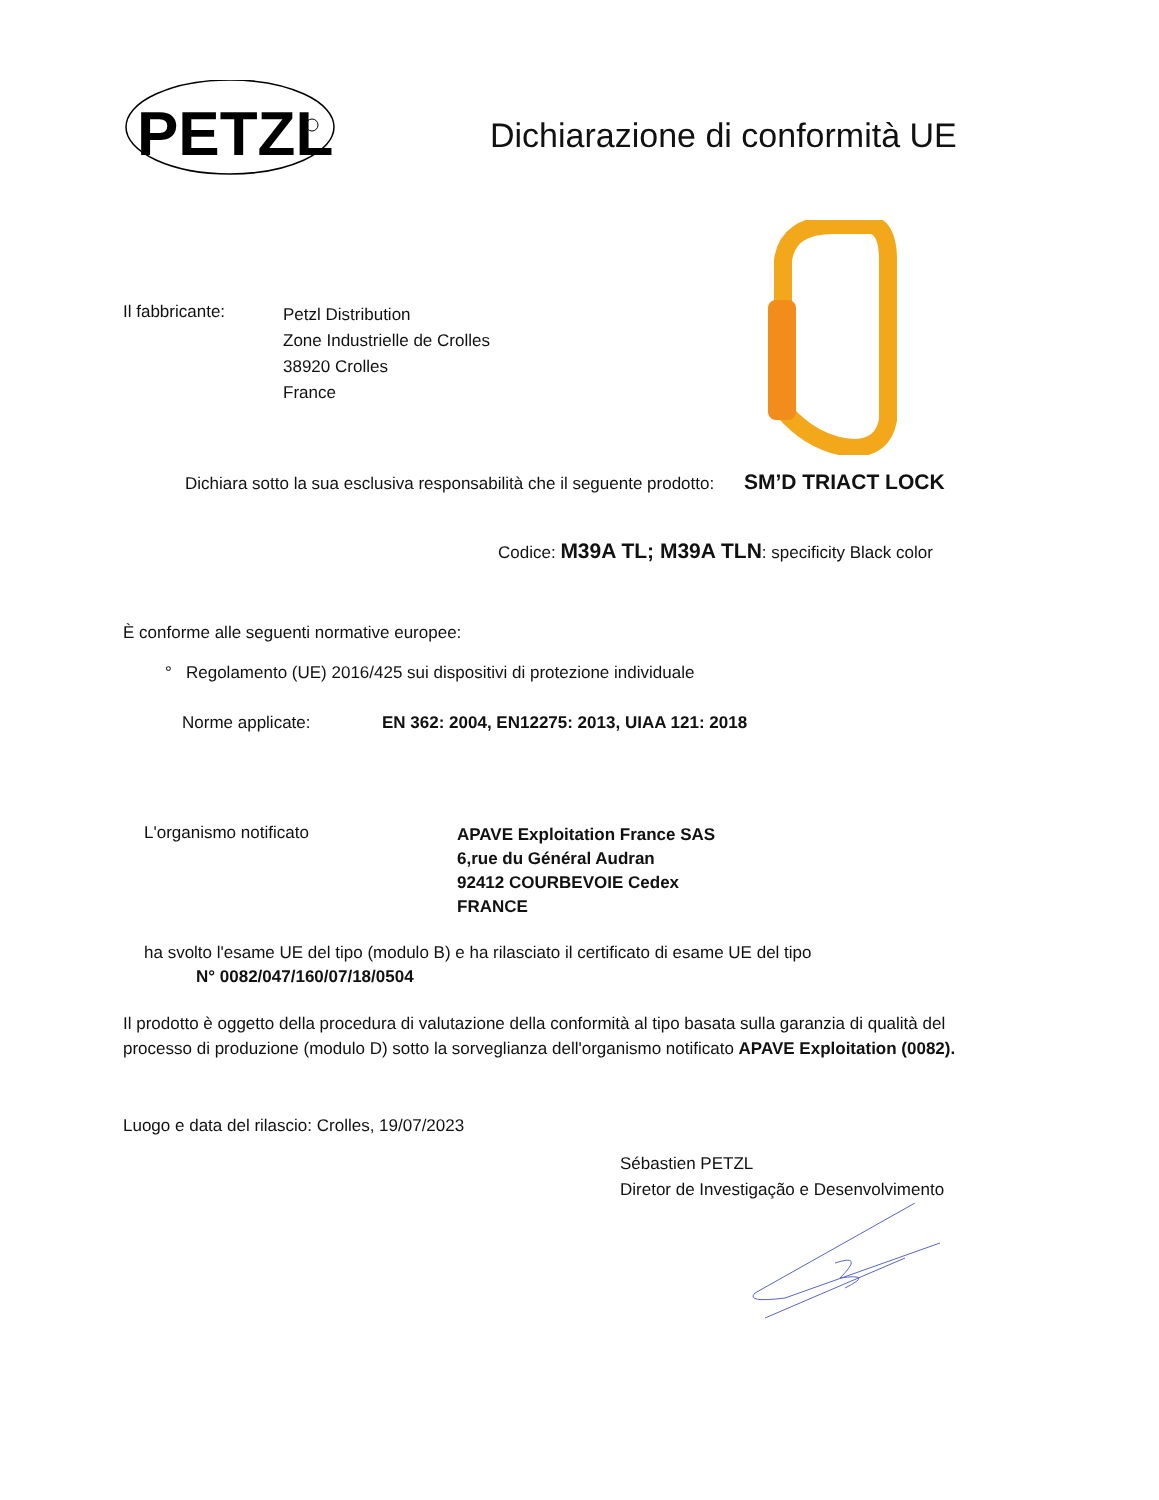PETZL
Dichiarazione di conformità UE
Il fabbricante:
Petzl Distribution
Zone Industrielle de Crolles
38920 Crolles
France
Dichiara sotto la sua esclusiva responsabilità che il seguente prodotto: SM’D TRIACT LOCK
Codice: M39A TL; M39A TLN: specificity Black color
È conforme alle seguenti normative europee:
° Regolamento (UE) 2016/425 sui dispositivi di protezione individuale
Norme applicate: EN 362: 2004, EN12275: 2013, UIAA 121: 2018
L'organismo notificato APAVE Exploitation France SAS
6,rue du Général Audran
92412 COURBEVOIE Cedex
FRANCE
ha svolto l'esame UE del tipo (modulo B) e ha rilasciato il certificato di esame UE del tipo
N° 0082/047/160/07/18/0504
Il prodotto è oggetto della procedura di valutazione della conformità al tipo basata sulla garanzia di qualità del processo di produzione (modulo D) sotto la sorveglianza dell'organismo notificato APAVE Exploitation (0082).
Luogo e data del rilascio: Crolles, 19/07/2023
Sébastien PETZL
Diretor de Investigação e Desenvolvimento